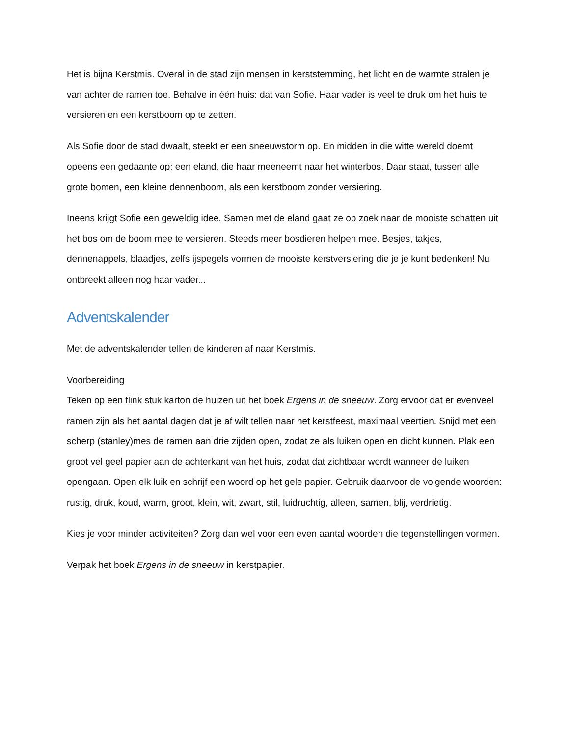Het is bijna Kerstmis. Overal in de stad zijn mensen in kerststemming, het licht en de warmte stralen je van achter de ramen toe. Behalve in één huis: dat van Sofie. Haar vader is veel te druk om het huis te versieren en een kerstboom op te zetten.
Als Sofie door de stad dwaalt, steekt er een sneeuwstorm op. En midden in die witte wereld doemt opeens een gedaante op: een eland, die haar meeneemt naar het winterbos. Daar staat, tussen alle grote bomen, een kleine dennenboom, als een kerstboom zonder versiering.
Ineens krijgt Sofie een geweldig idee. Samen met de eland gaat ze op zoek naar de mooiste schatten uit het bos om de boom mee te versieren. Steeds meer bosdieren helpen mee. Besjes, takjes, dennenappels, blaadjes, zelfs ijspegels vormen de mooiste kerstversiering die je je kunt bedenken! Nu ontbreekt alleen nog haar vader...
Adventskalender
Met de adventskalender tellen de kinderen af naar Kerstmis.
Voorbereiding
Teken op een flink stuk karton de huizen uit het boek Ergens in de sneeuw. Zorg ervoor dat er evenveel ramen zijn als het aantal dagen dat je af wilt tellen naar het kerstfeest, maximaal veertien. Snijd met een scherp (stanley)mes de ramen aan drie zijden open, zodat ze als luiken open en dicht kunnen. Plak een groot vel geel papier aan de achterkant van het huis, zodat dat zichtbaar wordt wanneer de luiken opengaan. Open elk luik en schrijf een woord op het gele papier. Gebruik daarvoor de volgende woorden: rustig, druk, koud, warm, groot, klein, wit, zwart, stil, luidruchtig, alleen, samen, blij, verdrietig.
Kies je voor minder activiteiten? Zorg dan wel voor een even aantal woorden die tegenstellingen vormen.
Verpak het boek Ergens in de sneeuw in kerstpapier.